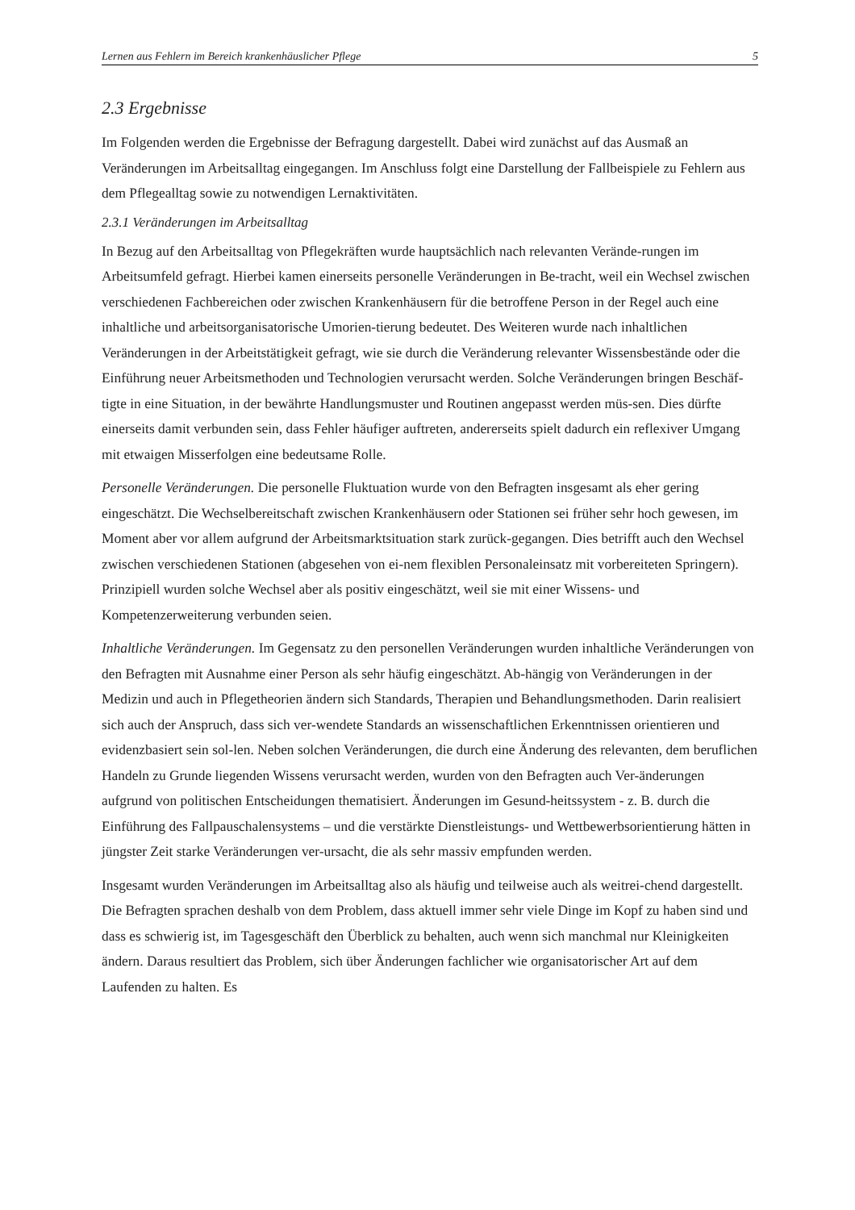Lernen aus Fehlern im Bereich krankenhäuslicher Pflege 5
2.3 Ergebnisse
Im Folgenden werden die Ergebnisse der Befragung dargestellt. Dabei wird zunächst auf das Ausmaß an Veränderungen im Arbeitsalltag eingegangen. Im Anschluss folgt eine Darstellung der Fallbeispiele zu Fehlern aus dem Pflegealltag sowie zu notwendigen Lernaktivitäten.
2.3.1 Veränderungen im Arbeitsalltag
In Bezug auf den Arbeitsalltag von Pflegekräften wurde hauptsächlich nach relevanten Verände-rungen im Arbeitsumfeld gefragt. Hierbei kamen einerseits personelle Veränderungen in Be-tracht, weil ein Wechsel zwischen verschiedenen Fachbereichen oder zwischen Krankenhäusern für die betroffene Person in der Regel auch eine inhaltliche und arbeitsorganisatorische Umorien-tierung bedeutet. Des Weiteren wurde nach inhaltlichen Veränderungen in der Arbeitstätigkeit gefragt, wie sie durch die Veränderung relevanter Wissensbestände oder die Einführung neuer Arbeitsmethoden und Technologien verursacht werden. Solche Veränderungen bringen Beschäf-tigte in eine Situation, in der bewährte Handlungsmuster und Routinen angepasst werden müs-sen. Dies dürfte einerseits damit verbunden sein, dass Fehler häufiger auftreten, andererseits spielt dadurch ein reflexiver Umgang mit etwaigen Misserfolgen eine bedeutsame Rolle.
Personelle Veränderungen. Die personelle Fluktuation wurde von den Befragten insgesamt als eher gering eingeschätzt. Die Wechselbereitschaft zwischen Krankenhäusern oder Stationen sei früher sehr hoch gewesen, im Moment aber vor allem aufgrund der Arbeitsmarktsituation stark zurück-gegangen. Dies betrifft auch den Wechsel zwischen verschiedenen Stationen (abgesehen von ei-nem flexiblen Personaleinsatz mit vorbereiteten Springern). Prinzipiell wurden solche Wechsel aber als positiv eingeschätzt, weil sie mit einer Wissens- und Kompetenzerweiterung verbunden seien.
Inhaltliche Veränderungen. Im Gegensatz zu den personellen Veränderungen wurden inhaltliche Veränderungen von den Befragten mit Ausnahme einer Person als sehr häufig eingeschätzt. Ab-hängig von Veränderungen in der Medizin und auch in Pflegetheorien ändern sich Standards, Therapien und Behandlungsmethoden. Darin realisiert sich auch der Anspruch, dass sich ver-wendete Standards an wissenschaftlichen Erkenntnissen orientieren und evidenzbasiert sein sol-len. Neben solchen Veränderungen, die durch eine Änderung des relevanten, dem beruflichen Handeln zu Grunde liegenden Wissens verursacht werden, wurden von den Befragten auch Ver-änderungen aufgrund von politischen Entscheidungen thematisiert. Änderungen im Gesund-heitssystem - z. B. durch die Einführung des Fallpauschalensystems – und die verstärkte Dienstleistungs- und Wettbewerbsorientierung hätten in jüngster Zeit starke Veränderungen ver-ursacht, die als sehr massiv empfunden werden.
Insgesamt wurden Veränderungen im Arbeitsalltag also als häufig und teilweise auch als weitrei-chend dargestellt. Die Befragten sprachen deshalb von dem Problem, dass aktuell immer sehr viele Dinge im Kopf zu haben sind und dass es schwierig ist, im Tagesgeschäft den Überblick zu behalten, auch wenn sich manchmal nur Kleinigkeiten ändern. Daraus resultiert das Problem, sich über Änderungen fachlicher wie organisatorischer Art auf dem Laufenden zu halten. Es